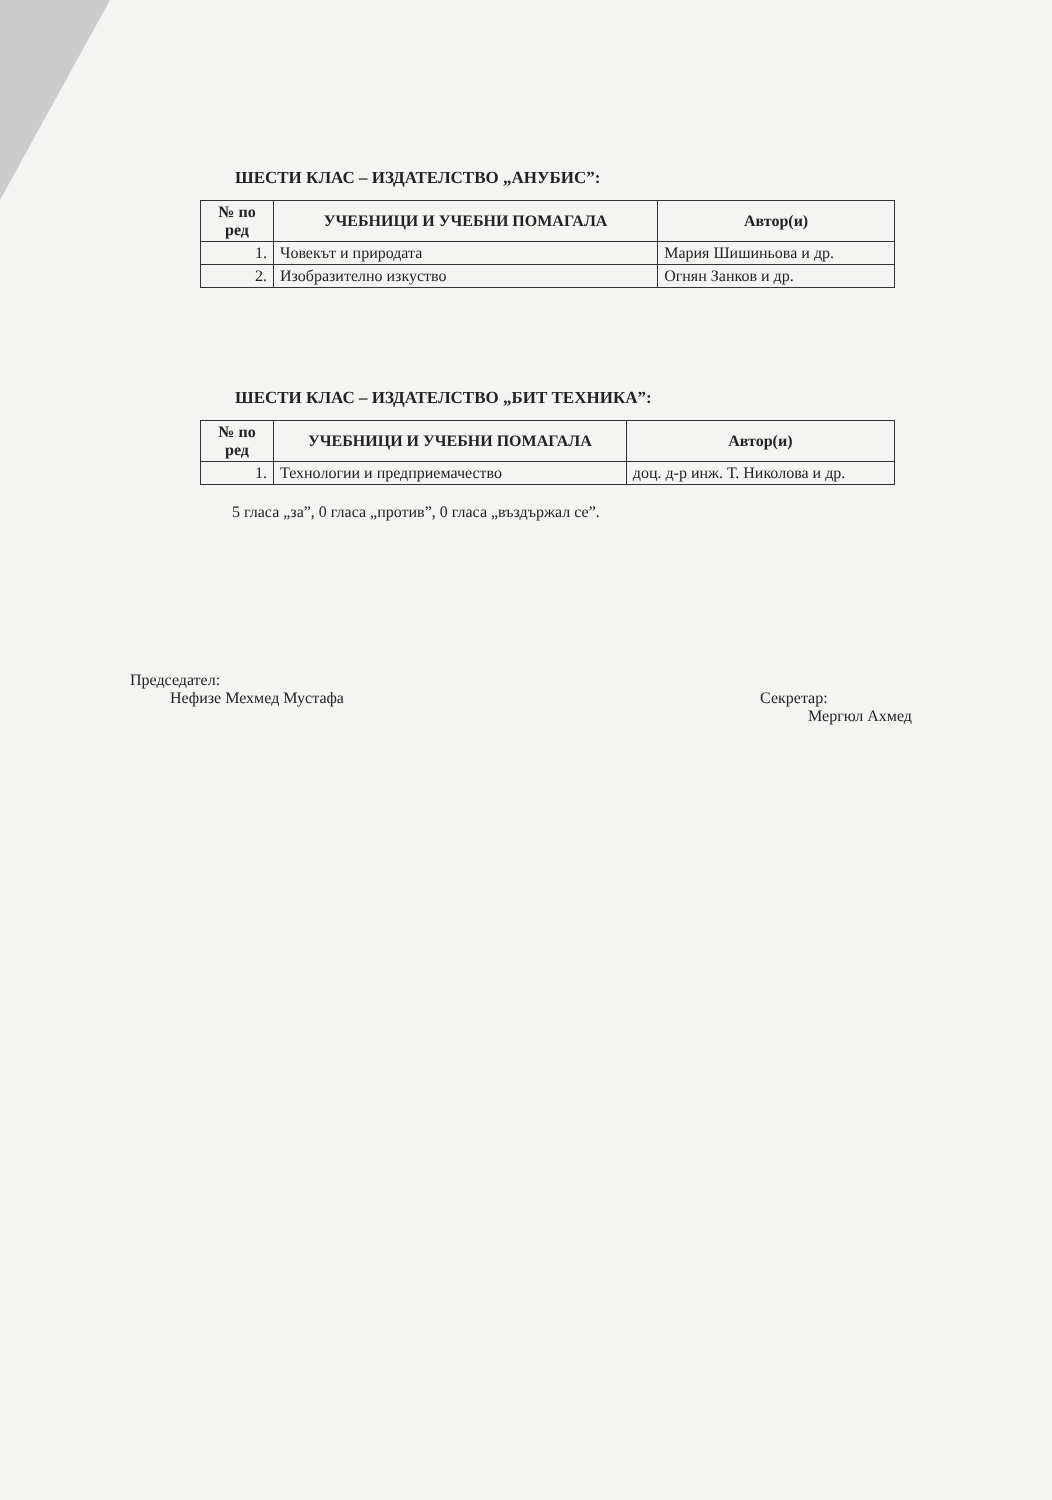ШЕСТИ КЛАС – ИЗДАТЕЛСТВО „АНУБИС”:
| № по ред | УЧЕБНИЦИ И УЧЕБНИ ПОМАГАЛА | Автор(и) |
| --- | --- | --- |
| 1. | Човекът и природата | Мария Шишиньова и др. |
| 2. | Изобразително изкуство | Огнян Занков и др. |
ШЕСТИ КЛАС – ИЗДАТЕЛСТВО „БИТ ТЕХНИКА”:
| № по ред | УЧЕБНИЦИ И УЧЕБНИ ПОМАГАЛА | Автор(и) |
| --- | --- | --- |
| 1. | Технологии и предприемачество | доц. д-р инж. Т. Николова и др. |
5 гласа „за”, 0 гласа „против”, 0 гласа „въздържал се”.
Председател:
Нефизе Мехмед Мустафа
Секретар:
Мергюл Ахмед